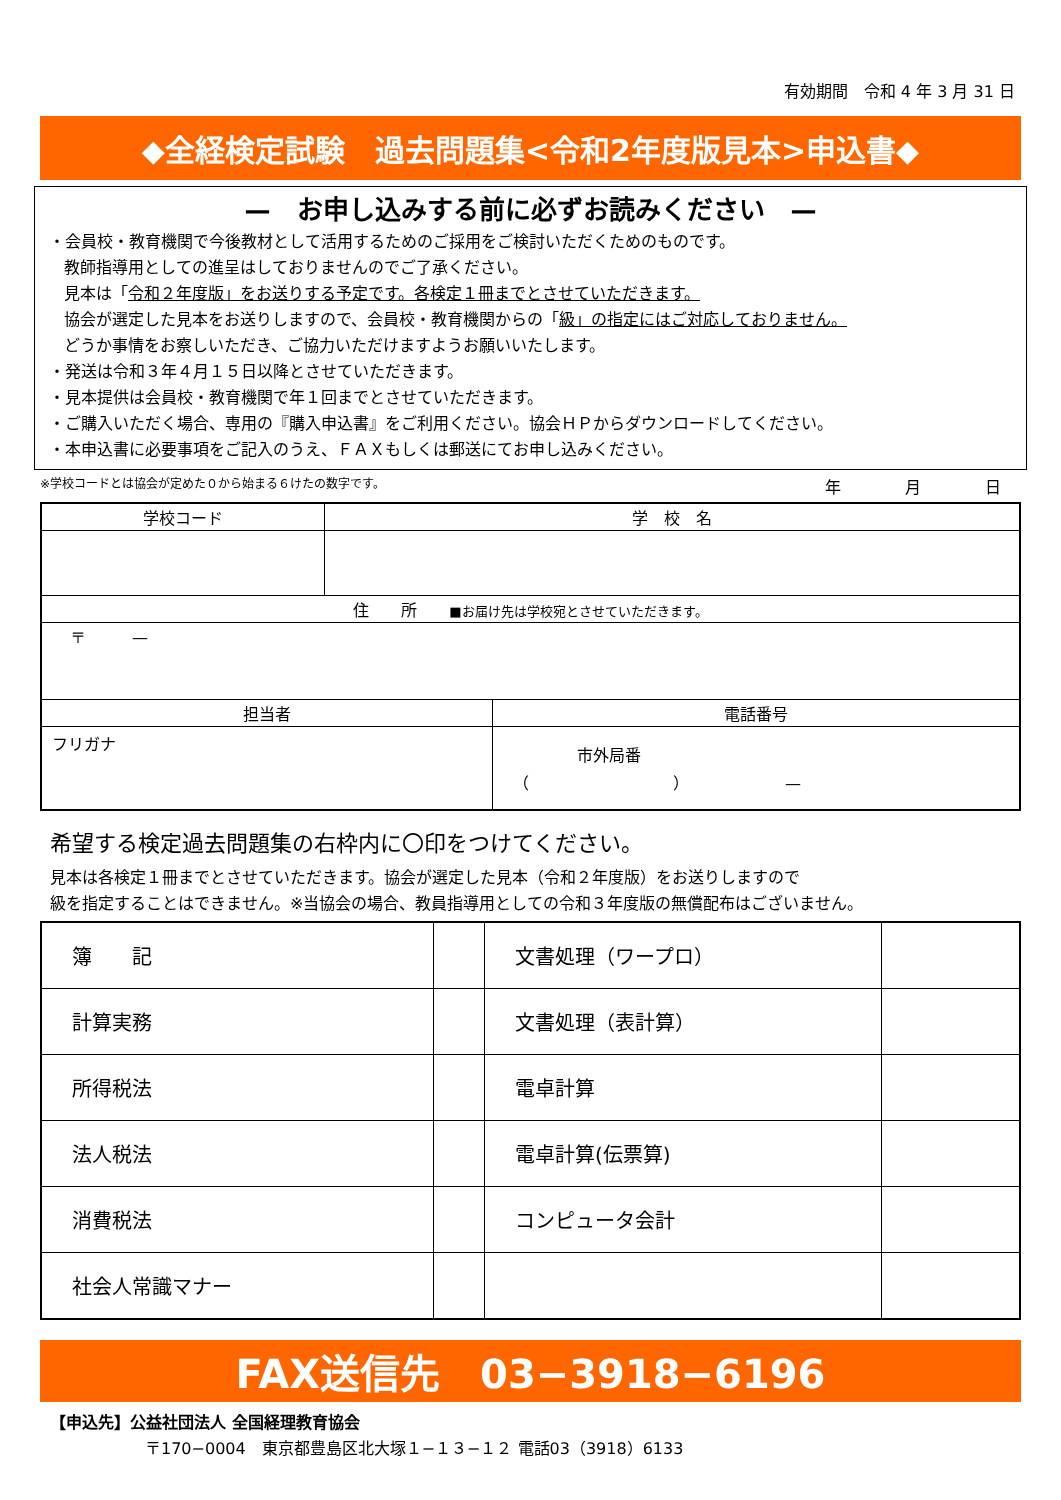有効期間　令和 4 年 3 月 31 日
◆全経検定試験　過去問題集<令和2年度版見本>申込書◆
—　お申し込みする前に必ずお読みください　—
・会員校・教育機関で今後教材として活用するためのご採用をご検討いただくためのものです。
教師指導用としての進呈はしておりませんのでご了承ください。
見本は「令和２年度版」をお送りする予定です。各検定１冊までとさせていただきます。
協会が選定した見本をお送りしますので、会員校・教育機関からの「級」の指定にはご対応しておりません。
どうか事情をお察しいただき、ご協力いただけますようお願いいたします。
・発送は令和３年４月１５日以降とさせていただきます。
・見本提供は会員校・教育機関で年１回までとさせていただきます。
・ご購入いただく場合、専用の『購入申込書』をご利用ください。協会ＨＰからダウンロードしてください。
・本申込書に必要事項をご記入のうえ、ＦＡＸもしくは郵送にてお申し込みください。
※学校コードとは協会が定めた０から始まる６けたの数字です。 年　　　　月　　　　日
| 学校コード | 学 校 名 | |
| --- | --- | --- |
| 住 所 ■お届け先は学校宛とさせていただきます。 | | |
| 〒 — | | |
| 担当者 | | 電話番号 |
| フリガナ | | 市外局番 （ ） — |
希望する検定過去問題集の右枠内に〇印をつけてください。
見本は各検定１冊までとさせていただきます。協会が選定した見本（令和２年度版）をお送りしますので
級を指定することはできません。※当協会の場合、教員指導用としての令和３年度版の無償配布はございません。
| 簿 記 | | 文書処理（ワープロ） | |
| 計算実務 | | 文書処理（表計算） | |
| 所得税法 | | 電卓計算 | |
| 法人税法 | | 電卓計算(伝票算) | |
| 消費税法 | | コンピュータ会計 | |
| 社会人常識マナー | | | |
FAX送信先　03−3918−6196
【申込先】公益社団法人 全国経理教育協会
〒170−0004　東京都豊島区北大塚１−１３−１２ 電話03（3918）6133